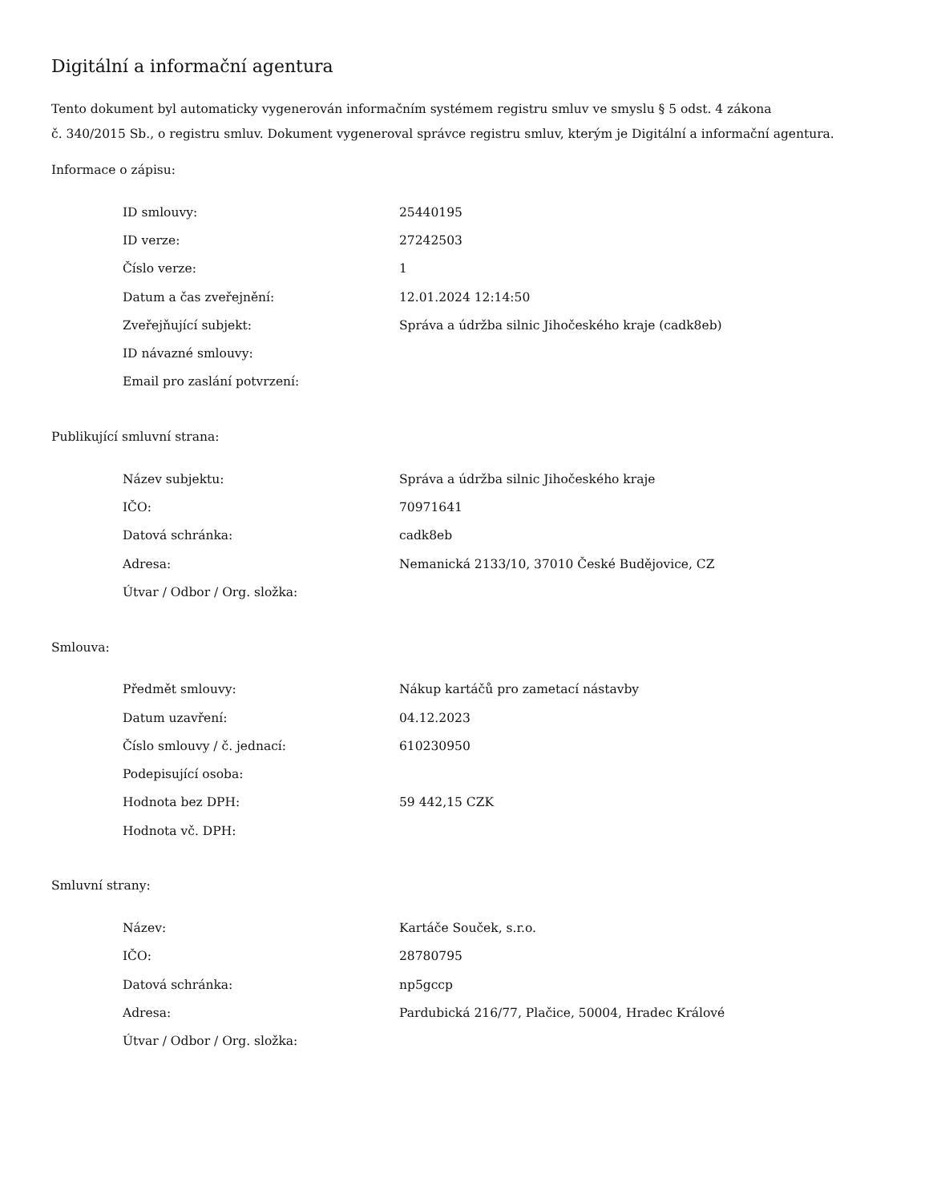Digitální a informační agentura
Tento dokument byl automaticky vygenerován informačním systémem registru smluv ve smyslu § 5 odst. 4 zákona
č. 340/2015 Sb., o registru smluv. Dokument vygeneroval správce registru smluv, kterým je Digitální a informační agentura.
Informace o zápisu:
| ID smlouvy: | 25440195 |
| ID verze: | 27242503 |
| Číslo verze: | 1 |
| Datum a čas zveřejnění: | 12.01.2024 12:14:50 |
| Zveřejňující subjekt: | Správa a údržba silnic Jihočeského kraje (cadk8eb) |
| ID návazné smlouvy: | |
| Email pro zaslání potvrzení: | |
Publikující smluvní strana:
| Název subjektu: | Správa a údržba silnic Jihočeského kraje |
| IČO: | 70971641 |
| Datová schránka: | cadk8eb |
| Adresa: | Nemanická 2133/10, 37010 České Budějovice, CZ |
| Útvar / Odbor / Org. složka: | |
Smlouva:
| Předmět smlouvy: | Nákup kartáčů pro zametací nástavby |
| Datum uzavření: | 04.12.2023 |
| Číslo smlouvy / č. jednací: | 610230950 |
| Podepisující osoba: | |
| Hodnota bez DPH: | 59 442,15 CZK |
| Hodnota vč. DPH: | |
Smluvní strany:
| Název: | Kartáče Souček, s.r.o. |
| IČO: | 28780795 |
| Datová schránka: | np5gccp |
| Adresa: | Pardubická 216/77, Plačice, 50004, Hradec Králové |
| Útvar / Odbor / Org. složka: | |